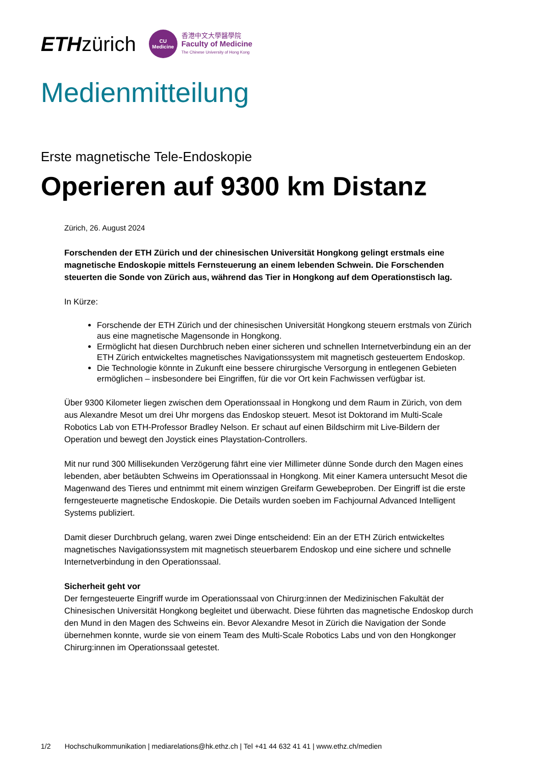ETHzürich
CU
Medicine
香港中文大學醫學院
Faculty of Medicine
The Chinese University of Hong Kong
Medienmitteilung
Erste magnetische Tele-Endoskopie
Operieren auf 9300 km Distanz
Zürich, 26. August 2024
Forschenden der ETH Zürich und der chinesischen Universität Hongkong gelingt erstmals eine magnetische Endoskopie mittels Fernsteuerung an einem lebenden Schwein. Die Forschenden steuerten die Sonde von Zürich aus, während das Tier in Hongkong auf dem Operationstisch lag.
In Kürze:
Forschende der ETH Zürich und der chinesischen Universität Hongkong steuern erstmals von Zürich aus eine magnetische Magensonde in Hongkong.
Ermöglicht hat diesen Durchbruch neben einer sicheren und schnellen Internetverbindung ein an der ETH Zürich entwickeltes magnetisches Navigationssystem mit magnetisch gesteuertem Endoskop.
Die Technologie könnte in Zukunft eine bessere chirurgische Versorgung in entlegenen Gebieten ermöglichen – insbesondere bei Eingriffen, für die vor Ort kein Fachwissen verfügbar ist.
Über 9300 Kilometer liegen zwischen dem Operationssaal in Hongkong und dem Raum in Zürich, von dem aus Alexandre Mesot um drei Uhr morgens das Endoskop steuert. Mesot ist Doktorand im Multi-Scale Robotics Lab von ETH-Professor Bradley Nelson. Er schaut auf einen Bildschirm mit Live-Bildern der Operation und bewegt den Joystick eines Playstation-Controllers.
Mit nur rund 300 Millisekunden Verzögerung fährt eine vier Millimeter dünne Sonde durch den Magen eines lebenden, aber betäubten Schweins im Operationssaal in Hongkong. Mit einer Kamera untersucht Mesot die Magenwand des Tieres und entnimmt mit einem winzigen Greifarm Gewebeproben. Der Eingriff ist die erste ferngesteuerte magnetische Endoskopie. Die Details wurden soeben im Fachjournal Advanced Intelligent Systems publiziert.
Damit dieser Durchbruch gelang, waren zwei Dinge entscheidend: Ein an der ETH Zürich entwickeltes magnetisches Navigationssystem mit magnetisch steuerbarem Endoskop und eine sichere und schnelle Internetverbindung in den Operationssaal.
Sicherheit geht vor
Der ferngesteuerte Eingriff wurde im Operationssaal von Chirurg:innen der Medizinischen Fakultät der Chinesischen Universität Hongkong begleitet und überwacht. Diese führten das magnetische Endoskop durch den Mund in den Magen des Schweins ein. Bevor Alexandre Mesot in Zürich die Navigation der Sonde übernehmen konnte, wurde sie von einem Team des Multi-Scale Robotics Labs und von den Hongkonger Chirurg:innen im Operationssaal getestet.
1/2 Hochschulkommunikation | mediarelations@hk.ethz.ch | Tel +41 44 632 41 41 | www.ethz.ch/medien